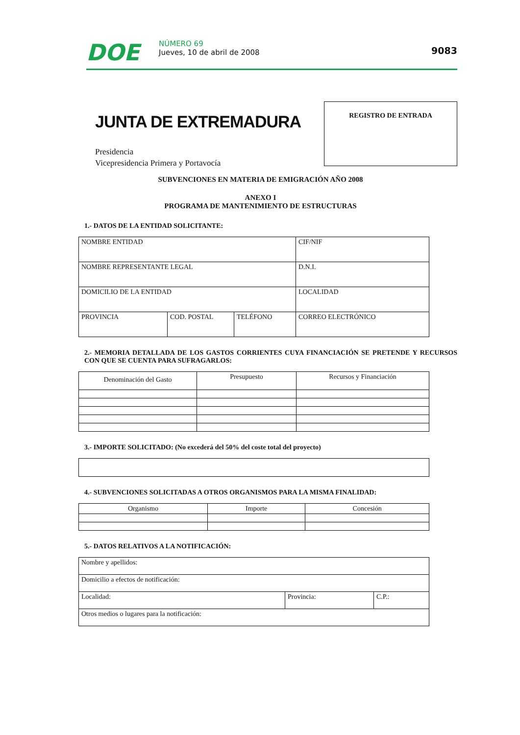DOE
NÚMERO 69
Jueves, 10 de abril de 2008
9083
JUNTA DE EXTREMADURA
Presidencia
Vicepresidencia Primera y Portavocía
REGISTRO DE ENTRADA
SUBVENCIONES EN MATERIA DE EMIGRACIÓN AÑO 2008
ANEXO I
PROGRAMA DE MANTENIMIENTO DE ESTRUCTURAS
1.- DATOS DE LA ENTIDAD SOLICITANTE:
| NOMBRE ENTIDAD | | | CIF/NIF |
| NOMBRE REPRESENTANTE LEGAL | | | D.N.I. |
| DOMICILIO DE LA ENTIDAD | | | LOCALIDAD |
| PROVINCIA | COD. POSTAL | TELÉFONO | CORREO ELECTRÓNICO |
2.- MEMORIA DETALLADA DE LOS GASTOS CORRIENTES CUYA FINANCIACIÓN SE PRETENDE Y RECURSOS CON QUE SE CUENTA PARA SUFRAGARLOS:
| Denominación del Gasto | Presupuesto | Recursos y Financiación |
3.- IMPORTE SOLICITADO: (No excederá del 50% del coste total del proyecto)
4.- SUBVENCIONES SOLICITADAS A OTROS ORGANISMOS PARA LA MISMA FINALIDAD:
| Organismo | Importe | Concesión |
5.- DATOS RELATIVOS A LA NOTIFICACIÓN:
| Nombre y apellidos: | | |
| Domicilio a efectos de notificación: | | |
| Localidad: | Provincia: | C.P.: |
| Otros medios o lugares para la notificación: | | |